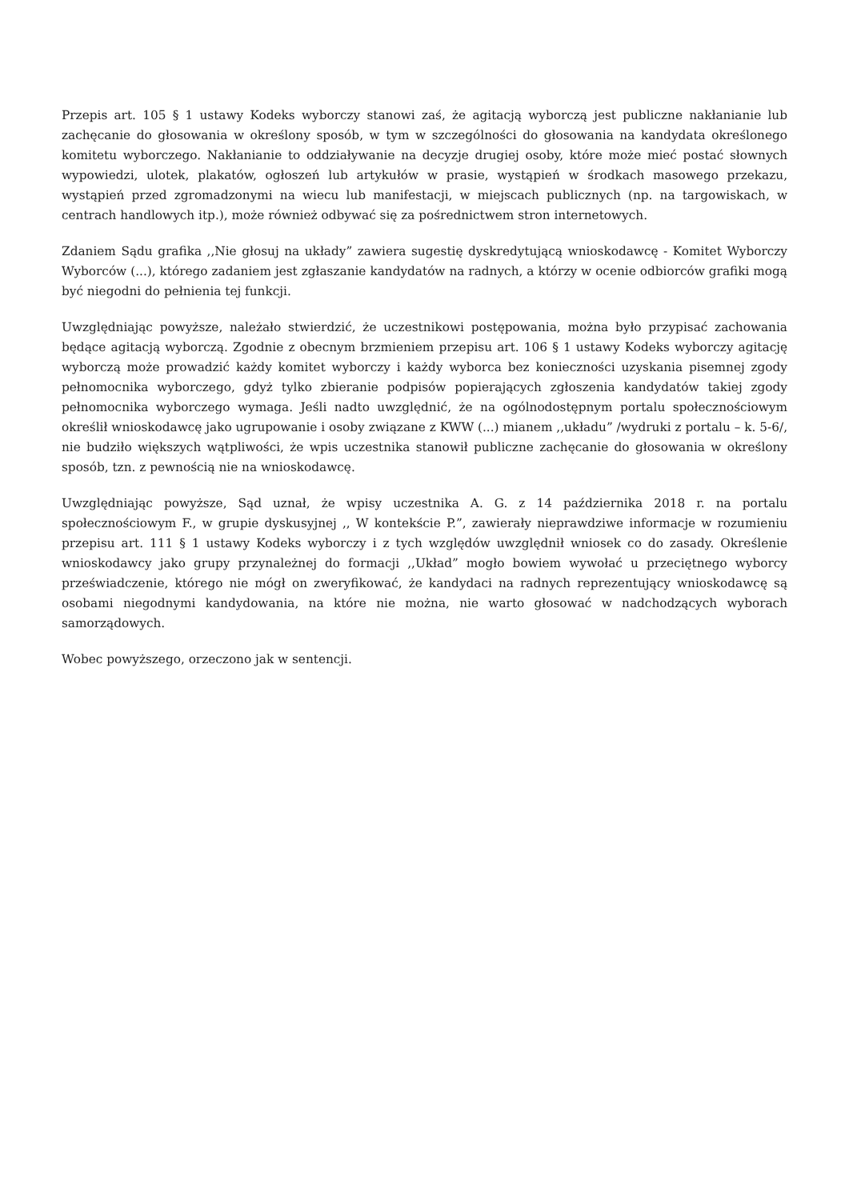Przepis art. 105 § 1 ustawy Kodeks wyborczy stanowi zaś, że agitacją wyborczą jest publiczne nakłanianie lub zachęcanie do głosowania w określony sposób, w tym w szczególności do głosowania na kandydata określonego komitetu wyborczego. Nakłanianie to oddziaływanie na decyzje drugiej osoby, które może mieć postać słownych wypowiedzi, ulotek, plakatów, ogłoszeń lub artykułów w prasie, wystąpień w środkach masowego przekazu, wystąpień przed zgromadzonymi na wiecu lub manifestacji, w miejscach publicznych (np. na targowiskach, w centrach handlowych itp.), może również odbywać się za pośrednictwem stron internetowych.
Zdaniem Sądu grafika ,,Nie głosuj na układy” zawiera sugestię dyskredytującą wnioskodawcę - Komitet Wyborczy Wyborców (...), którego zadaniem jest zgłaszanie kandydatów na radnych, a którzy w ocenie odbiorców grafiki mogą być niegodni do pełnienia tej funkcji.
Uwzględniając powyższe, należało stwierdzić, że uczestnikowi postępowania, można było przypisać zachowania będące agitacją wyborczą. Zgodnie z obecnym brzmieniem przepisu art. 106 § 1 ustawy Kodeks wyborczy agitację wyborczą może prowadzić każdy komitet wyborczy i każdy wyborca bez konieczności uzyskania pisemnej zgody pełnomocnika wyborczego, gdyż tylko zbieranie podpisów popierających zgłoszenia kandydatów takiej zgody pełnomocnika wyborczego wymaga. Jeśli nadto uwzględnić, że na ogólnodostępnym portalu społecznościowym określił wnioskodawcę jako ugrupowanie i osoby związane z KWW (...) mianem ,,układu” /wydruki z portalu – k. 5-6/, nie budziło większych wątpliwości, że wpis uczestnika stanowił publiczne zachęcanie do głosowania w określony sposób, tzn. z pewnością nie na wnioskodawcę.
Uwzględniając powyższe, Sąd uznał, że wpisy uczestnika A. G. z 14 października 2018 r. na portalu społecznościowym F., w grupie dyskusyjnej ,, W kontekście P.”, zawierały nieprawdziwe informacje w rozumieniu przepisu art. 111 § 1 ustawy Kodeks wyborczy i z tych względów uwzględnił wniosek co do zasady. Określenie wnioskodawcy jako grupy przynależnej do formacji ,,Układ” mogło bowiem wywołać u przeciętnego wyborcy przeświadczenie, którego nie mógł on zweryfikować, że kandydaci na radnych reprezentujący wnioskodawcę są osobami niegodnymi kandydowania, na które nie można, nie warto głosować w nadchodzących wyborach samorządowych.
Wobec powyższego, orzeczono jak w sentencji.